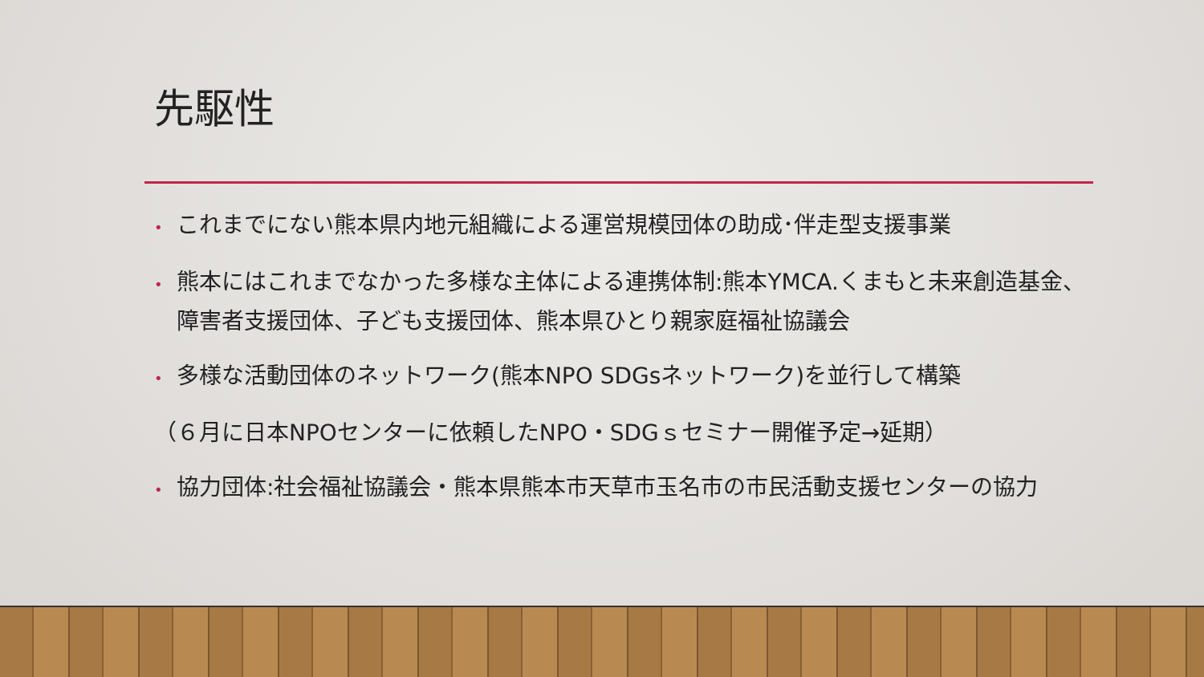先駆性
• これまでにない熊本県内地元組織による運営規模団体の助成･伴走型支援事業
• 熊本にはこれまでなかった多様な主体による連携体制:熊本YMCA.くまもと未来創造基金、障害者支援団体、子ども支援団体、熊本県ひとり親家庭福祉協議会
• 多様な活動団体のネットワーク(熊本NPO SDGsネットワーク)を並行して構築
（６月に日本NPOセンターに依頼したNPO・SDGｓセミナー開催予定→延期）
• 協力団体:社会福祉協議会・熊本県熊本市天草市玉名市の市民活動支援センターの協力